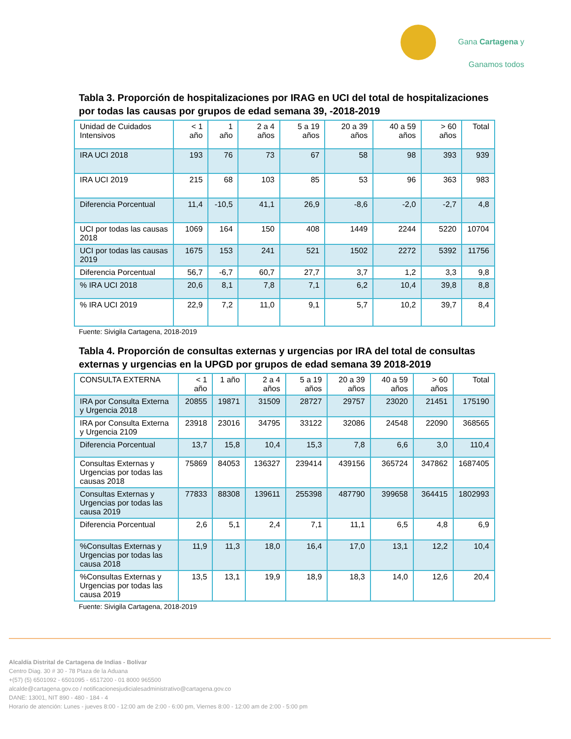Gana Cartagena y
Ganamos todos
Tabla 3. Proporción de hospitalizaciones por IRAG en UCI del total de hospitalizaciones por todas las causas por grupos de edad semana 39, -2018-2019
| Unidad de Cuidados Intensivos | < 1 año | 1 año | 2 a 4 años | 5 a 19 años | 20 a 39 años | 40 a 59 años | > 60 años | Total |
| IRA UCI 2018 | 193 | 76 | 73 | 67 | 58 | 98 | 393 | 939 |
| IRA UCI 2019 | 215 | 68 | 103 | 85 | 53 | 96 | 363 | 983 |
| Diferencia Porcentual | 11,4 | -10,5 | 41,1 | 26,9 | -8,6 | -2,0 | -2,7 | 4,8 |
| UCI por todas las causas 2018 | 1069 | 164 | 150 | 408 | 1449 | 2244 | 5220 | 10704 |
| UCI por todas las causas 2019 | 1675 | 153 | 241 | 521 | 1502 | 2272 | 5392 | 11756 |
| Diferencia Porcentual | 56,7 | -6,7 | 60,7 | 27,7 | 3,7 | 1,2 | 3,3 | 9,8 |
| % IRA UCI 2018 | 20,6 | 8,1 | 7,8 | 7,1 | 6,2 | 10,4 | 39,8 | 8,8 |
| % IRA UCI 2019 | 22,9 | 7,2 | 11,0 | 9,1 | 5,7 | 10,2 | 39,7 | 8,4 |
Fuente: Sivigila Cartagena, 2018-2019
Tabla 4. Proporción de consultas externas y urgencias por IRA del total de consultas externas y urgencias en la UPGD por grupos de edad semana 39 2018-2019
| CONSULTA EXTERNA | < 1 año | 1 año | 2 a 4 años | 5 a 19 años | 20 a 39 años | 40 a 59 años | > 60 años | Total |
| IRA por Consulta Externa y Urgencia 2018 | 20855 | 19871 | 31509 | 28727 | 29757 | 23020 | 21451 | 175190 |
| IRA por Consulta Externa y Urgencia 2109 | 23918 | 23016 | 34795 | 33122 | 32086 | 24548 | 22090 | 368565 |
| Diferencia Porcentual | 13,7 | 15,8 | 10,4 | 15,3 | 7,8 | 6,6 | 3,0 | 110,4 |
| Consultas Externas y Urgencias por todas las causas 2018 | 75869 | 84053 | 136327 | 239414 | 439156 | 365724 | 347862 | 1687405 |
| Consultas Externas y Urgencias por todas las causa 2019 | 77833 | 88308 | 139611 | 255398 | 487790 | 399658 | 364415 | 1802993 |
| Diferencia Porcentual | 2,6 | 5,1 | 2,4 | 7,1 | 11,1 | 6,5 | 4,8 | 6,9 |
| %Consultas Externas y Urgencias por todas las causa 2018 | 11,9 | 11,3 | 18,0 | 16,4 | 17,0 | 13,1 | 12,2 | 10,4 |
| %Consultas Externas y Urgencias por todas las causa 2019 | 13,5 | 13,1 | 19,9 | 18,9 | 18,3 | 14,0 | 12,6 | 20,4 |
Fuente: Sivigila Cartagena, 2018-2019
Alcaldía Distrital de Cartagena de Indias - Bolívar
Centro Diag. 30 # 30 - 78 Plaza de la Aduana
+(57) (5) 6501092 - 6501095 - 6517200 - 01 8000 965500
alcalde@cartagena.gov.co / notificacionesjudicialesadministrativo@cartagena.gov.co
DANE: 13001, NIT 890 - 480 - 184 - 4
Horario de atención: Lunes - jueves 8:00 - 12:00 am de 2:00 - 6:00 pm, Viernes 8:00 - 12:00 am de 2:00 - 5:00 pm